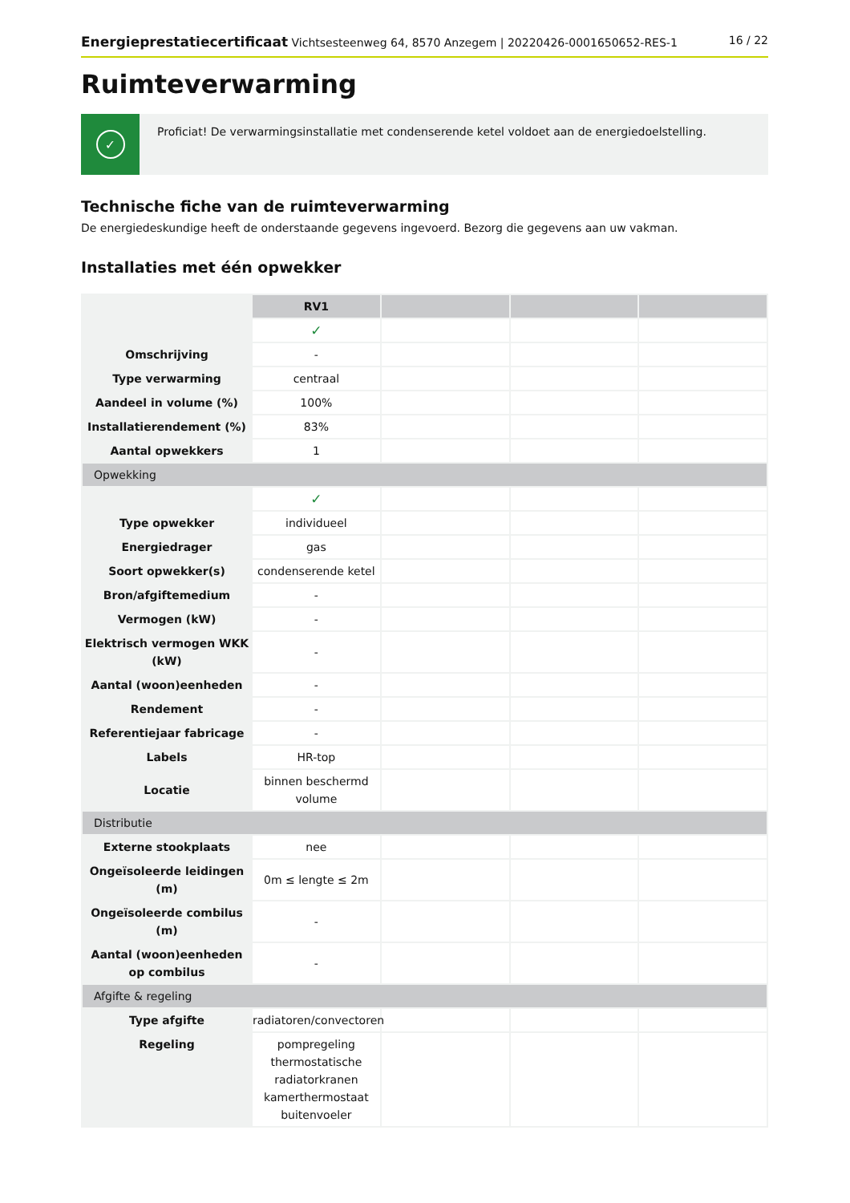Energieprestatiecertificaat Vichtsesteenweg 64, 8570 Anzegem | 20220426-0001650652-RES-1
16 / 22
Ruimteverwarming
✓
Proficiat! De verwarmingsinstallatie met condenserende ketel voldoet aan de energiedoelstelling.
Technische fiche van de ruimteverwarming
De energiedeskundige heeft de onderstaande gegevens ingevoerd. Bezorg die gegevens aan uw vakman.
Installaties met één opwekker
| | RV1 | | | |
| | ✓ | | | |
| Omschrijving | - | | | |
| Type verwarming | centraal | | | |
| Aandeel in volume (%) | 100% | | | |
| Installatierendement (%) | 83% | | | |
| Aantal opwekkers | 1 | | | |
| Opwekking | | | | |
| | ✓ | | | |
| Type opwekker | individueel | | | |
| Energiedrager | gas | | | |
| Soort opwekker(s) | condenserende ketel | | | |
| Bron/afgiftemedium | - | | | |
| Vermogen (kW) | - | | | |
| Elektrisch vermogen WKK (kW) | - | | | |
| Aantal (woon)eenheden | - | | | |
| Rendement | - | | | |
| Referentiejaar fabricage | - | | | |
| Labels | HR-top | | | |
| Locatie | binnen beschermd volume | | | |
| Distributie | | | | |
| Externe stookplaats | nee | | | |
| Ongeïsoleerde leidingen (m) | 0m ≤ lengte ≤ 2m | | | |
| Ongeïsoleerde combilus (m) | - | | | |
| Aantal (woon)eenheden op combilus | - | | | |
| Afgifte & regeling | | | | |
| Type afgifte | radiatoren/convectoren | | | |
| Regeling | pompregeling thermostatische radiatorkranen kamerthermostaat buitenvoeler | | | |